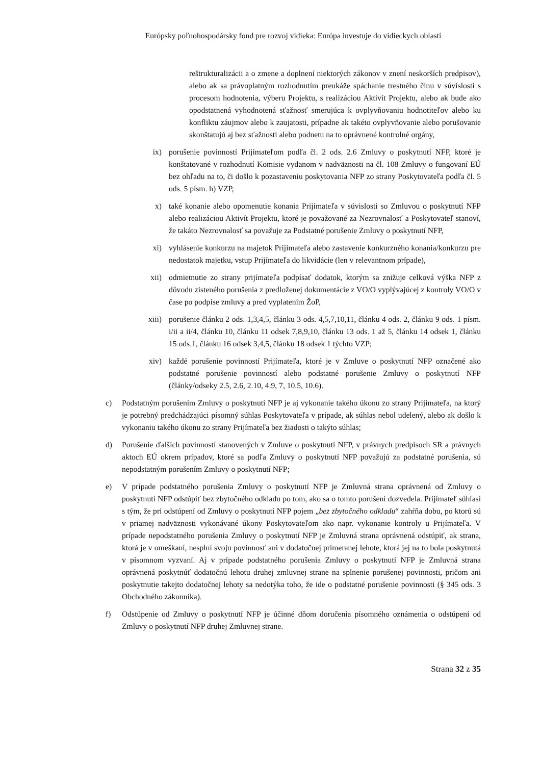Európsky poľnohospodársky fond pre rozvoj vidieka: Európa investuje do vidieckych oblastí
reštrukturalizácii a o zmene a doplnení niektorých zákonov v znení neskorších predpisov), alebo ak sa právoplatným rozhodnutím preukáže spáchanie trestného činu v súvislosti s procesom hodnotenia, výberu Projektu, s realizáciou Aktivít Projektu, alebo ak bude ako opodstatnená vyhodnotená sťažnosť smerujúca k ovplyvňovaniu hodnotiteľov alebo ku konfliktu záujmov alebo k zaujatosti, prípadne ak takéto ovplyvňovanie alebo porušovanie skonštatujú aj bez sťažnosti alebo podnetu na to oprávnené kontrolné orgány,
ix) porušenie povinností Prijímateľom podľa čl. 2 ods. 2.6 Zmluvy o poskytnutí NFP, ktoré je konštatované v rozhodnutí Komisie vydanom v nadväznosti na čl. 108 Zmluvy o fungovaní EÚ bez ohľadu na to, či došlo k pozastaveniu poskytovania NFP zo strany Poskytovateľa podľa čl. 5 ods. 5 písm. h) VZP,
x) také konanie alebo opomenutie konania Prijímateľa v súvislosti so Zmluvou o poskytnutí NFP alebo realizáciou Aktivít Projektu, ktoré je považované za Nezrovnalosť a Poskytovateľ stanoví, že takáto Nezrovnalosť sa považuje za Podstatné porušenie Zmluvy o poskytnutí NFP,
xi) vyhlásenie konkurzu na majetok Prijímateľa alebo zastavenie konkurzného konania/konkurzu pre nedostatok majetku, vstup Prijímateľa do likvidácie (len v relevantnom prípade),
xii) odmietnutie zo strany prijímateľa podpísať dodatok, ktorým sa znižuje celková výška NFP z dôvodu zisteného porušenia z predloženej dokumentácie z VO/O vyplývajúcej z kontroly VO/O v čase po podpise zmluvy a pred vyplatením ŽoP,
xiii) porušenie článku 2 ods. 1,3,4,5, článku 3 ods. 4,5,7,10,11, článku 4 ods. 2, článku 9 ods. 1 písm. i/ii a ii/4, článku 10, článku 11 odsek 7,8,9,10, článku 13 ods. 1 až 5, článku 14 odsek 1, článku 15 ods.1, článku 16 odsek 3,4,5, článku 18 odsek 1 týchto VZP;
xiv) každé porušenie povinností Prijímateľa, ktoré je v Zmluve o poskytnutí NFP označené ako podstatné porušenie povinností alebo podstatné porušenie Zmluvy o poskytnutí NFP (články/odseky 2.5, 2.6, 2.10, 4.9, 7, 10.5, 10.6).
c) Podstatným porušením Zmluvy o poskytnutí NFP je aj vykonanie takého úkonu zo strany Prijímateľa, na ktorý je potrebný predchádzajúci písomný súhlas Poskytovateľa v prípade, ak súhlas nebol udelený, alebo ak došlo k vykonaniu takého úkonu zo strany Prijímateľa bez žiadosti o takýto súhlas;
d) Porušenie ďalších povinností stanovených v Zmluve o poskytnutí NFP, v právnych predpisoch SR a právnych aktoch EÚ okrem prípadov, ktoré sa podľa Zmluvy o poskytnutí NFP považujú za podstatné porušenia, sú nepodstatným porušením Zmluvy o poskytnutí NFP;
e) V prípade podstatného porušenia Zmluvy o poskytnutí NFP je Zmluvná strana oprávnená od Zmluvy o poskytnutí NFP odstúpiť bez zbytočného odkladu po tom, ako sa o tomto porušení dozvedela. Prijímateľ súhlasí s tým, že pri odstúpení od Zmluvy o poskytnutí NFP pojem „bez zbytočného odkladu“ zahŕňa dobu, po ktorú sú v priamej nadväznosti vykonávané úkony Poskytovateľom ako napr. vykonanie kontroly u Prijímateľa. V prípade nepodstatného porušenia Zmluvy o poskytnutí NFP je Zmluvná strana oprávnená odstúpiť, ak strana, ktorá je v omeškaní, nesplní svoju povinnosť ani v dodatočnej primeranej lehote, ktorá jej na to bola poskytnutá v písomnom vyzvaní. Aj v prípade podstatného porušenia Zmluvy o poskytnutí NFP je Zmluvná strana oprávnená poskytnúť dodatočnú lehotu druhej zmluvnej strane na splnenie porušenej povinnosti, pričom ani poskytnutie takejto dodatočnej lehoty sa nedotýka toho, že ide o podstatné porušenie povinnosti (§ 345 ods. 3 Obchodného zákonníka).
f) Odstúpenie od Zmluvy o poskytnutí NFP je účinné dňom doručenia písomného oznámenia o odstúpení od Zmluvy o poskytnutí NFP druhej Zmluvnej strane.
Strana 32 z 35